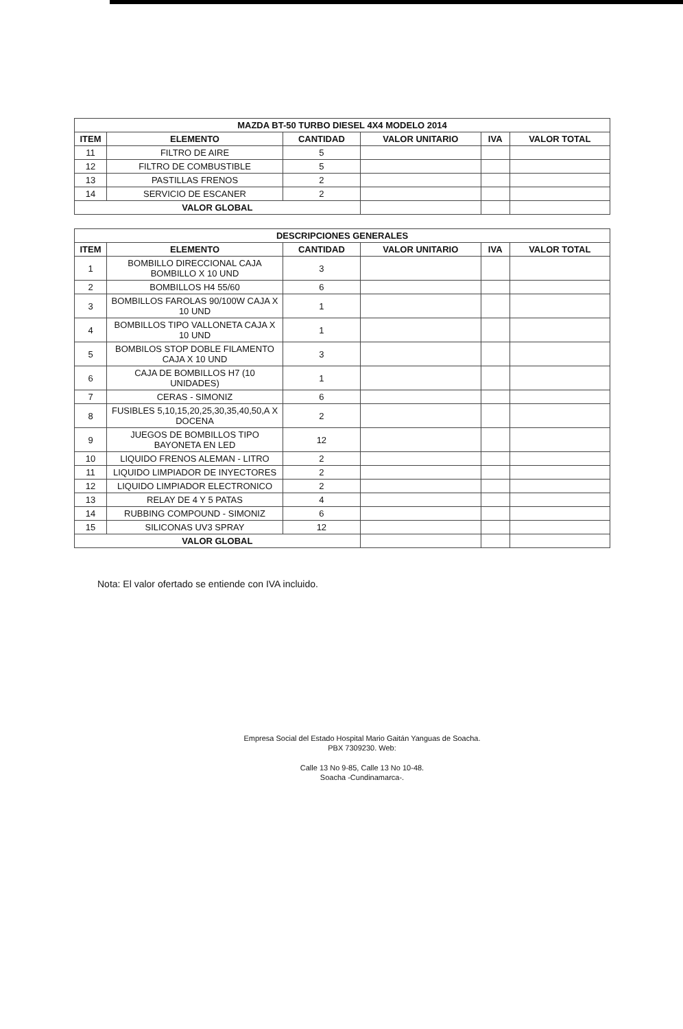| MAZDA BT-50 TURBO DIESEL 4X4 MODELO 2014 | | | | | |
| --- | --- | --- | --- | --- | --- |
| ITEM | ELEMENTO | CANTIDAD | VALOR UNITARIO | IVA | VALOR TOTAL |
| 11 | FILTRO DE AIRE | 5 | | | |
| 12 | FILTRO DE COMBUSTIBLE | 5 | | | |
| 13 | PASTILLAS FRENOS | 2 | | | |
| 14 | SERVICIO DE ESCANER | 2 | | | |
| VALOR GLOBAL | | | | | |
| DESCRIPCIONES GENERALES | | | | | |
| --- | --- | --- | --- | --- | --- |
| ITEM | ELEMENTO | CANTIDAD | VALOR UNITARIO | IVA | VALOR TOTAL |
| 1 | BOMBILLO DIRECCIONAL CAJA BOMBILLO X 10 UND | 3 | | | |
| 2 | BOMBILLOS H4 55/60 | 6 | | | |
| 3 | BOMBILLOS FAROLAS 90/100W CAJA X 10 UND | 1 | | | |
| 4 | BOMBILLOS TIPO VALLONETA CAJA X 10 UND | 1 | | | |
| 5 | BOMBILOS STOP DOBLE FILAMENTO CAJA X 10 UND | 3 | | | |
| 6 | CAJA DE BOMBILLOS H7 (10 UNIDADES) | 1 | | | |
| 7 | CERAS - SIMONIZ | 6 | | | |
| 8 | FUSIBLES 5,10,15,20,25,30,35,40,50,A X DOCENA | 2 | | | |
| 9 | JUEGOS DE BOMBILLOS TIPO BAYONETA EN LED | 12 | | | |
| 10 | LIQUIDO FRENOS ALEMAN - LITRO | 2 | | | |
| 11 | LIQUIDO LIMPIADOR DE INYECTORES | 2 | | | |
| 12 | LIQUIDO LIMPIADOR ELECTRONICO | 2 | | | |
| 13 | RELAY DE 4 Y 5 PATAS | 4 | | | |
| 14 | RUBBING COMPOUND - SIMONIZ | 6 | | | |
| 15 | SILICONAS UV3 SPRAY | 12 | | | |
| VALOR GLOBAL | | | | | |
Nota: El valor ofertado se entiende con IVA incluido.
Empresa Social del Estado Hospital Mario Gaitán Yanguas de Soacha.
PBX 7309230. Web:
Calle 13 No 9-85, Calle 13 No 10-48.
Soacha -Cundinamarca-.